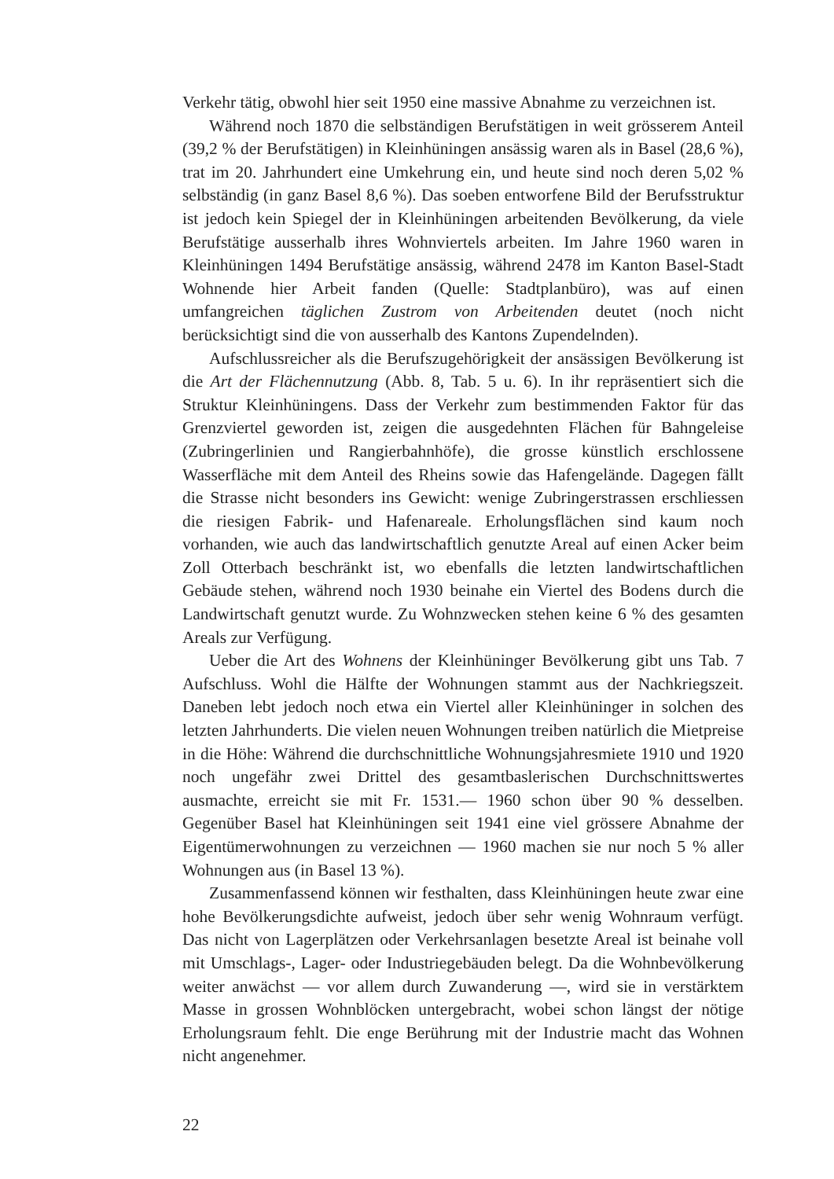Verkehr tätig, obwohl hier seit 1950 eine massive Abnahme zu verzeichnen ist.
Während noch 1870 die selbständigen Berufstätigen in weit grösserem Anteil (39,2 % der Berufstätigen) in Kleinhüningen ansässig waren als in Basel (28,6 %), trat im 20. Jahrhundert eine Umkehrung ein, und heute sind noch deren 5,02 % selbständig (in ganz Basel 8,6 %). Das soeben entworfene Bild der Berufsstruktur ist jedoch kein Spiegel der in Kleinhüningen arbeitenden Bevölkerung, da viele Berufstätige ausserhalb ihres Wohnviertels arbeiten. Im Jahre 1960 waren in Kleinhüningen 1494 Berufstätige ansässig, während 2478 im Kanton Basel-Stadt Wohnende hier Arbeit fanden (Quelle: Stadtplanbüro), was auf einen umfangreichen täglichen Zustrom von Arbeitenden deutet (noch nicht berücksichtigt sind die von ausserhalb des Kantons Zupendelnden).
Aufschlussreicher als die Berufszugehörigkeit der ansässigen Bevölkerung ist die Art der Flächennutzung (Abb. 8, Tab. 5 u. 6). In ihr repräsentiert sich die Struktur Kleinhüningens. Dass der Verkehr zum bestimmenden Faktor für das Grenzviertel geworden ist, zeigen die ausgedehnten Flächen für Bahngeleise (Zubringerlinien und Rangierbahnhöfe), die grosse künstlich erschlossene Wasserfläche mit dem Anteil des Rheins sowie das Hafengelände. Dagegen fällt die Strasse nicht besonders ins Gewicht: wenige Zubringerstrassen erschliessen die riesigen Fabrik- und Hafenareale. Erholungsflächen sind kaum noch vorhanden, wie auch das landwirtschaftlich genutzte Areal auf einen Acker beim Zoll Otterbach beschränkt ist, wo ebenfalls die letzten landwirtschaftlichen Gebäude stehen, während noch 1930 beinahe ein Viertel des Bodens durch die Landwirtschaft genutzt wurde. Zu Wohnzwecken stehen keine 6 % des gesamten Areals zur Verfügung.
Ueber die Art des Wohnens der Kleinhüninger Bevölkerung gibt uns Tab. 7 Aufschluss. Wohl die Hälfte der Wohnungen stammt aus der Nachkriegszeit. Daneben lebt jedoch noch etwa ein Viertel aller Kleinhüninger in solchen des letzten Jahrhunderts. Die vielen neuen Wohnungen treiben natürlich die Mietpreise in die Höhe: Während die durchschnittliche Wohnungsjahresmiete 1910 und 1920 noch ungefähr zwei Drittel des gesamtbaslerischen Durchschnittswertes ausmachte, erreicht sie mit Fr. 1531.— 1960 schon über 90 % desselben. Gegenüber Basel hat Kleinhüningen seit 1941 eine viel grössere Abnahme der Eigentümerwohnungen zu verzeichnen — 1960 machen sie nur noch 5 % aller Wohnungen aus (in Basel 13 %).
Zusammenfassend können wir festhalten, dass Kleinhüningen heute zwar eine hohe Bevölkerungsdichte aufweist, jedoch über sehr wenig Wohnraum verfügt. Das nicht von Lagerplätzen oder Verkehrsanlagen besetzte Areal ist beinahe voll mit Umschlags-, Lager- oder Industriegebäuden belegt. Da die Wohnbevölkerung weiter anwächst — vor allem durch Zuwanderung —, wird sie in verstärktem Masse in grossen Wohnblöcken untergebracht, wobei schon längst der nötige Erholungsraum fehlt. Die enge Berührung mit der Industrie macht das Wohnen nicht angenehmer.
22